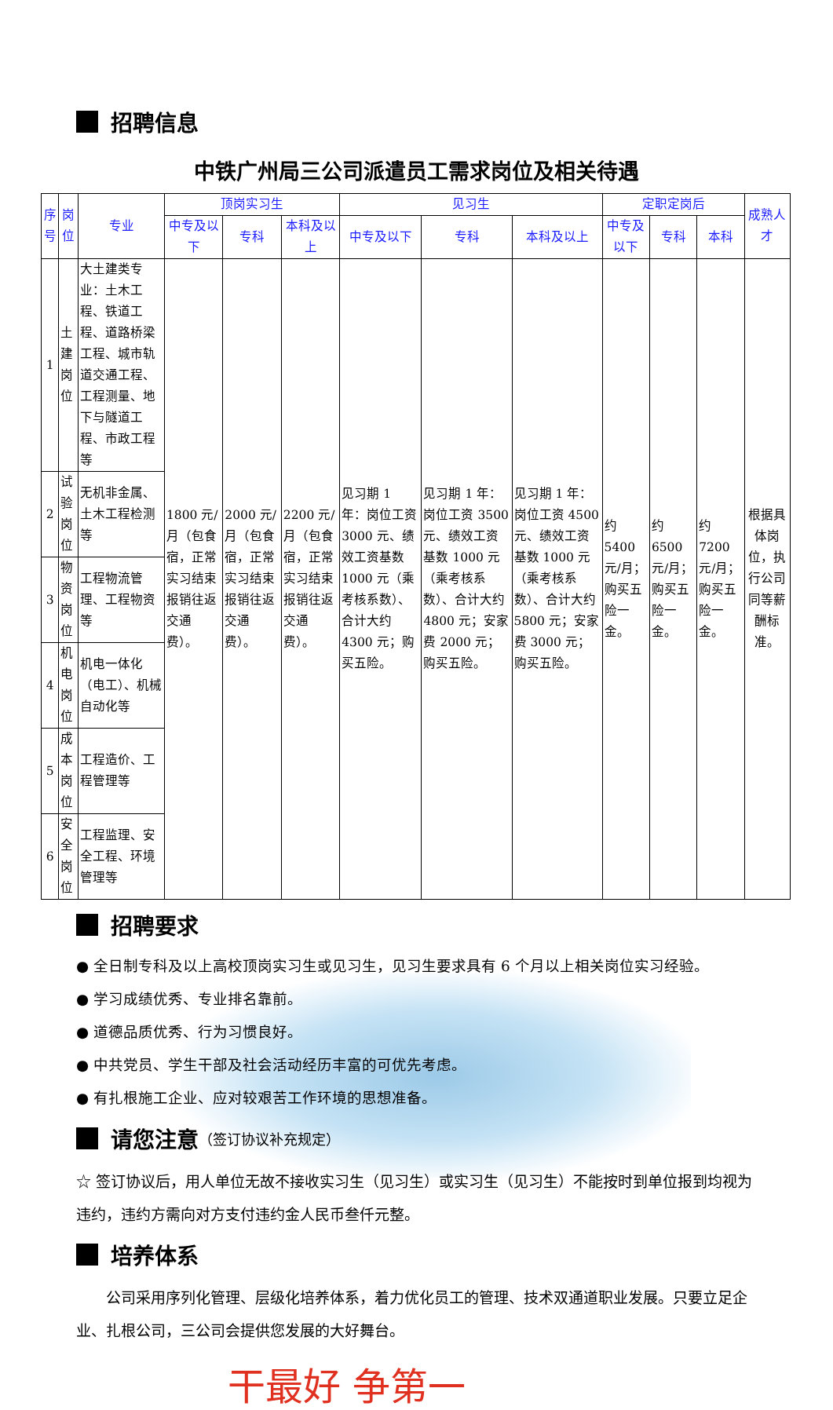招聘信息
中铁广州局三公司派遣员工需求岗位及相关待遇
| 序号 | 岗位 | 专业 | 顶岗实习生 | | | 见习生 | | | 定职定岗后 | | | 成熟人才 |
| --- | --- | --- | --- | --- | --- | --- | --- | --- | --- | --- | --- | --- |
| | | | 中专及以下 | 专科 | 本科及以上 | 中专及以下 | 专科 | 本科及以上 | 中专及以下 | 专科 | 本科 | |
| 1 | 土建岗位 | 大土建类专业：土木工程、铁道工程、道路桥梁工程、城市轨道交通工程、工程测量、地下与隧道工程、市政工程等 | 1800 元/月（包食宿，正常实习结束报销往返交通费）。 | 2000 元/月（包食宿，正常实习结束报销往返交通费）。 | 2200 元/月（包食宿，正常实习结束报销往返交通费）。 | 见习期 1 年：岗位工资 3000 元、绩效工资基数 1000 元（乘考核系数）、合计大约 4300 元；购买五险。 | 见习期 1 年：岗位工资 3500 元、绩效工资基数 1000 元（乘考核系数）、合计大约 4800 元；安家费 2000 元；购买五险。 | 见习期 1 年：岗位工资 4500 元、绩效工资基数 1000 元（乘考核系数）、合计大约 5800 元；安家费 3000 元；购买五险。 | 约 5400 元/月；购买五险一金。 | 约 6500 元/月；购买五险一金。 | 约 7200 元/月；购买五险一金。 | 根据具体岗位，执行公司同等薪酬标准。 |
| 2 | 试验岗位 | 无机非金属、土木工程检测等 | | | | | | | | | | |
| 3 | 物资岗位 | 工程物流管理、工程物资等 | | | | | | | | | | |
| 4 | 机电岗位 | 机电一体化（电工）、机械自动化等 | | | | | | | | | | |
| 5 | 成本岗位 | 工程造价、工程管理等 | | | | | | | | | | |
| 6 | 安全岗位 | 工程监理、安全工程、环境管理等 | | | | | | | | | | |
招聘要求
● 全日制专科及以上高校顶岗实习生或见习生，见习生要求具有 6 个月以上相关岗位实习经验。
● 学习成绩优秀、专业排名靠前。
● 道德品质优秀、行为习惯良好。
● 中共党员、学生干部及社会活动经历丰富的可优先考虑。
● 有扎根施工企业、应对较艰苦工作环境的思想准备。
请您注意 （签订协议补充规定）
☆ 签订协议后，用人单位无故不接收实习生（见习生）或实习生（见习生）不能按时到单位报到均视为违约，违约方需向对方支付违约金人民币叁仟元整。
培养体系
公司采用序列化管理、层级化培养体系，着力优化员工的管理、技术双通道职业发展。只要立足企业、扎根公司，三公司会提供您发展的大好舞台。
干最好 争第一